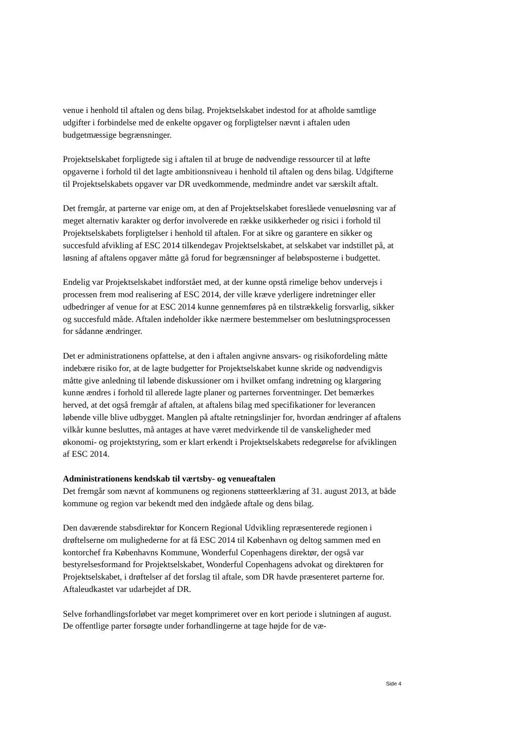venue i henhold til aftalen og dens bilag. Projektselskabet indestod for at afholde samtlige udgifter i forbindelse med de enkelte opgaver og forpligtelser nævnt i aftalen uden budgetmæssige begrænsninger.
Projektselskabet forpligtede sig i aftalen til at bruge de nødvendige ressourcer til at løfte opgaverne i forhold til det lagte ambitionsniveau i henhold til aftalen og dens bilag. Udgifterne til Projektselskabets opgaver var DR uvedkommende, medmindre andet var særskilt aftalt.
Det fremgår, at parterne var enige om, at den af Projektselskabet foreslåede venueløsning var af meget alternativ karakter og derfor involverede en række usikkerheder og risici i forhold til Projektselskabets forpligtelser i henhold til aftalen. For at sikre og garantere en sikker og succesfuld afvikling af ESC 2014 tilkendegav Projektselskabet, at selskabet var indstillet på, at løsning af aftalens opgaver måtte gå forud for begrænsninger af beløbsposterne i budgettet.
Endelig var Projektselskabet indforstået med, at der kunne opstå rimelige behov undervejs i processen frem mod realisering af ESC 2014, der ville kræve yderligere indretninger eller udbedringer af venue for at ESC 2014 kunne gennemføres på en tilstrækkelig forsvarlig, sikker og succesfuld måde. Aftalen indeholder ikke nærmere bestemmelser om beslutningsprocessen for sådanne ændringer.
Det er administrationens opfattelse, at den i aftalen angivne ansvars- og risikofordeling måtte indebære risiko for, at de lagte budgetter for Projektselskabet kunne skride og nødvendigvis måtte give anledning til løbende diskussioner om i hvilket omfang indretning og klargøring kunne ændres i forhold til allerede lagte planer og parternes forventninger. Det bemærkes herved, at det også fremgår af aftalen, at aftalens bilag med specifikationer for leverancen løbende ville blive udbygget. Manglen på aftalte retningslinjer for, hvordan ændringer af aftalens vilkår kunne besluttes, må antages at have været medvirkende til de vanskeligheder med økonomi- og projektstyring, som er klart erkendt i Projektselskabets redegørelse for afviklingen af ESC 2014.
Administrationens kendskab til værtsby- og venueaftalen
Det fremgår som nævnt af kommunens og regionens støtteerklæring af 31. august 2013, at både kommune og region var bekendt med den indgåede aftale og dens bilag.
Den daværende stabsdirektør for Koncern Regional Udvikling repræsenterede regionen i drøftelserne om mulighederne for at få ESC 2014 til København og deltog sammen med en kontorchef fra Københavns Kommune, Wonderful Copenhagens direktør, der også var bestyrelsesformand for Projektselskabet, Wonderful Copenhagens advokat og direktøren for Projektselskabet, i drøftelser af det forslag til aftale, som DR havde præsenteret parterne for. Aftaleudkastet var udarbejdet af DR.
Selve forhandlingsforløbet var meget komprimeret over en kort periode i slutningen af august. De offentlige parter forsøgte under forhandlingerne at tage højde for de væ-
Side 4